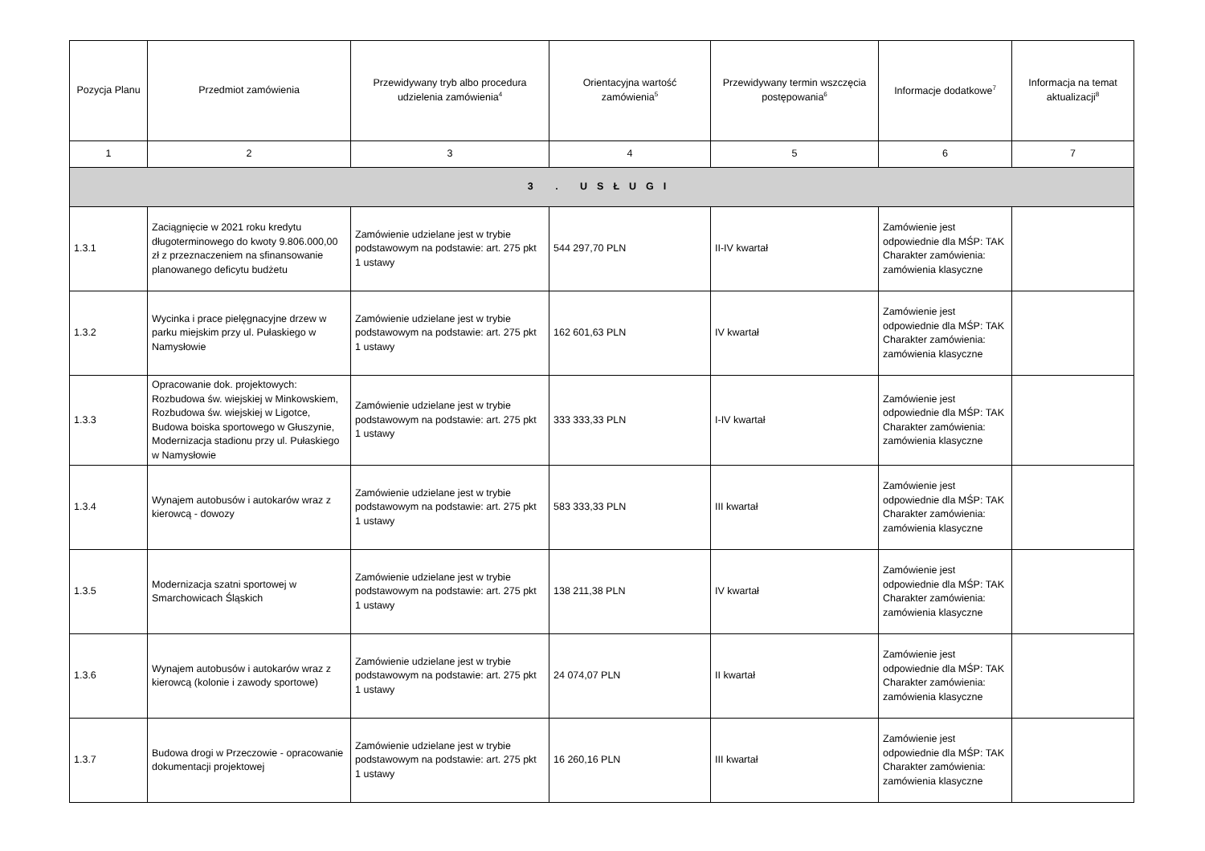| Pozycja Planu | Przedmiot zamówienia | Przewidywany tryb albo procedura udzielenia zamówienia<sup>4</sup> | Orientacyjna wartość zamówienia<sup>5</sup> | Przewidywany termin wszczęcia postępowania<sup>6</sup> | Informacje dodatkowe<sup>7</sup> | Informacja na temat aktualizacji<sup>8</sup> |
| --- | --- | --- | --- | --- | --- | --- |
| 1 | 2 | 3 | 4 | 5 | 6 | 7 |
| 3 . USŁUGI | | | | | | |
| 1.3.1 | Zaciągnięcie w 2021 roku kredytu długoterminowego do kwoty 9.806.000,00 zł z przeznaczeniem na sfinansowanie planowanego deficytu budżetu | Zamówienie udzielane jest w trybie podstawowym na podstawie: art. 275 pkt 1 ustawy | 544 297,70 PLN | II-IV kwartał | Zamówienie jest odpowiednie dla MŚP: TAK Charakter zamówienia: zamówienia klasyczne | |
| 1.3.2 | Wycinka i prace pielęgnacyjne drzew w parku miejskim przy ul. Pułaskiego w Namysłowie | Zamówienie udzielane jest w trybie podstawowym na podstawie: art. 275 pkt 1 ustawy | 162 601,63 PLN | IV kwartał | Zamówienie jest odpowiednie dla MŚP: TAK Charakter zamówienia: zamówienia klasyczne | |
| 1.3.3 | Opracowanie dok. projektowych: Rozbudowa św. wiejskiej w Minkowskiem, Rozbudowa św. wiejskiej w Ligotce, Budowa boiska sportowego w Głuszynie, Modernizacja stadionu przy ul. Pułaskiego w Namysłowie | Zamówienie udzielane jest w trybie podstawowym na podstawie: art. 275 pkt 1 ustawy | 333 333,33 PLN | I-IV kwartał | Zamówienie jest odpowiednie dla MŚP: TAK Charakter zamówienia: zamówienia klasyczne | |
| 1.3.4 | Wynajem autobusów i autokarów wraz z kierowcą - dowozy | Zamówienie udzielane jest w trybie podstawowym na podstawie: art. 275 pkt 1 ustawy | 583 333,33 PLN | III kwartał | Zamówienie jest odpowiednie dla MŚP: TAK Charakter zamówienia: zamówienia klasyczne | |
| 1.3.5 | Modernizacja szatni sportowej w Smarchowicach Śląskich | Zamówienie udzielane jest w trybie podstawowym na podstawie: art. 275 pkt 1 ustawy | 138 211,38 PLN | IV kwartał | Zamówienie jest odpowiednie dla MŚP: TAK Charakter zamówienia: zamówienia klasyczne | |
| 1.3.6 | Wynajem autobusów i autokarów wraz z kierowcą (kolonie i zawody sportowe) | Zamówienie udzielane jest w trybie podstawowym na podstawie: art. 275 pkt 1 ustawy | 24 074,07 PLN | II kwartał | Zamówienie jest odpowiednie dla MŚP: TAK Charakter zamówienia: zamówienia klasyczne | |
| 1.3.7 | Budowa drogi w Przeczowie - opracowanie dokumentacji projektowej | Zamówienie udzielane jest w trybie podstawowym na podstawie: art. 275 pkt 1 ustawy | 16 260,16 PLN | III kwartał | Zamówienie jest odpowiednie dla MŚP: TAK Charakter zamówienia: zamówienia klasyczne | |